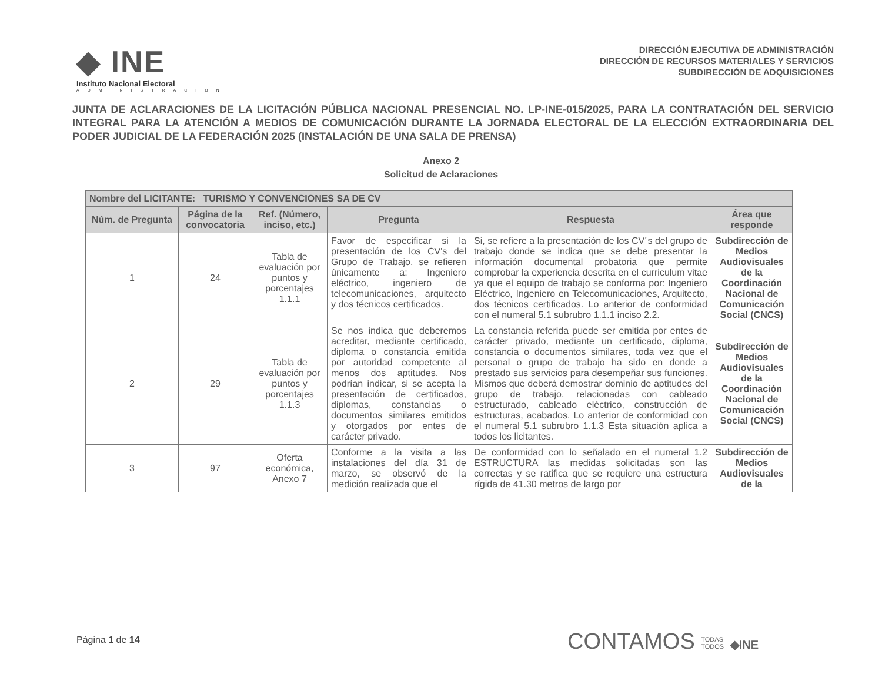◆ INE
Instituto Nacional Electoral
ADMINISTRACION
DIRECCIÓN EJECUTIVA DE ADMINISTRACIÓN
DIRECCIÓN DE RECURSOS MATERIALES Y SERVICIOS
SUBDIRECCIÓN DE ADQUISICIONES
JUNTA DE ACLARACIONES DE LA LICITACIÓN PÚBLICA NACIONAL PRESENCIAL NO. LP-INE-015/2025, PARA LA CONTRATACIÓN DEL SERVICIO INTEGRAL PARA LA ATENCIÓN A MEDIOS DE COMUNICACIÓN DURANTE LA JORNADA ELECTORAL DE LA ELECCIÓN EXTRAORDINARIA DEL PODER JUDICIAL DE LA FEDERACIÓN 2025 (INSTALACIÓN DE UNA SALA DE PRENSA)
Anexo 2
Solicitud de Aclaraciones
| Nombre del LICITANTE: TURISMO Y CONVENCIONES SA DE CV | | | | | |
| --- | --- | --- | --- | --- | --- |
| Núm. de Pregunta | Página de la convocatoria | Ref. (Número, inciso, etc.) | Pregunta | Respuesta | Área que responde |
| 1 | 24 | Tabla de evaluación por puntos y porcentajes 1.1.1 | Favor de especificar si la presentación de los CV's del Grupo de Trabajo, se refieren únicamente a: Ingeniero eléctrico, ingeniero de telecomunicaciones, arquitecto y dos técnicos certificados. | Si, se refiere a la presentación de los CV´s del grupo de trabajo donde se indica que se debe presentar la información documental probatoria que permite comprobar la experiencia descrita en el curriculum vitae ya que el equipo de trabajo se conforma por: Ingeniero Eléctrico, Ingeniero en Telecomunicaciones, Arquitecto, dos técnicos certificados. Lo anterior de conformidad con el numeral 5.1 subrubro 1.1.1 inciso 2.2. | Subdirección de Medios Audiovisuales de la Coordinación Nacional de Comunicación Social (CNCS) |
| 2 | 29 | Tabla de evaluación por puntos y porcentajes 1.1.3 | Se nos indica que deberemos acreditar, mediante certificado, diploma o constancia emitida por autoridad competente al menos dos aptitudes. Nos podrían indicar, si se acepta la presentación de certificados, diplomas, constancias o documentos similares emitidos y otorgados por entes de carácter privado. | La constancia referida puede ser emitida por entes de carácter privado, mediante un certificado, diploma, constancia o documentos similares, toda vez que el personal o grupo de trabajo ha sido en donde a prestado sus servicios para desempeñar sus funciones. Mismos que deberá demostrar dominio de aptitudes del grupo de trabajo, relacionadas con cableado estructurado, cableado eléctrico, construcción de estructuras, acabados. Lo anterior de conformidad con el numeral 5.1 subrubro 1.1.3 Esta situación aplica a todos los licitantes. | Subdirección de Medios Audiovisuales de la Coordinación Nacional de Comunicación Social (CNCS) |
| 3 | 97 | Oferta económica, Anexo 7 | Conforme a la visita a las instalaciones del día 31 de marzo, se observó de la medición realizada que el | De conformidad con lo señalado en el numeral 1.2 ESTRUCTURA las medidas solicitadas son las correctas y se ratifica que se requiere una estructura rígida de 41.30 metros de largo por | Subdirección de Medios Audiovisuales de la |
Página 1 de 14
CONTAMOS TODAS
TODOS ◆INE